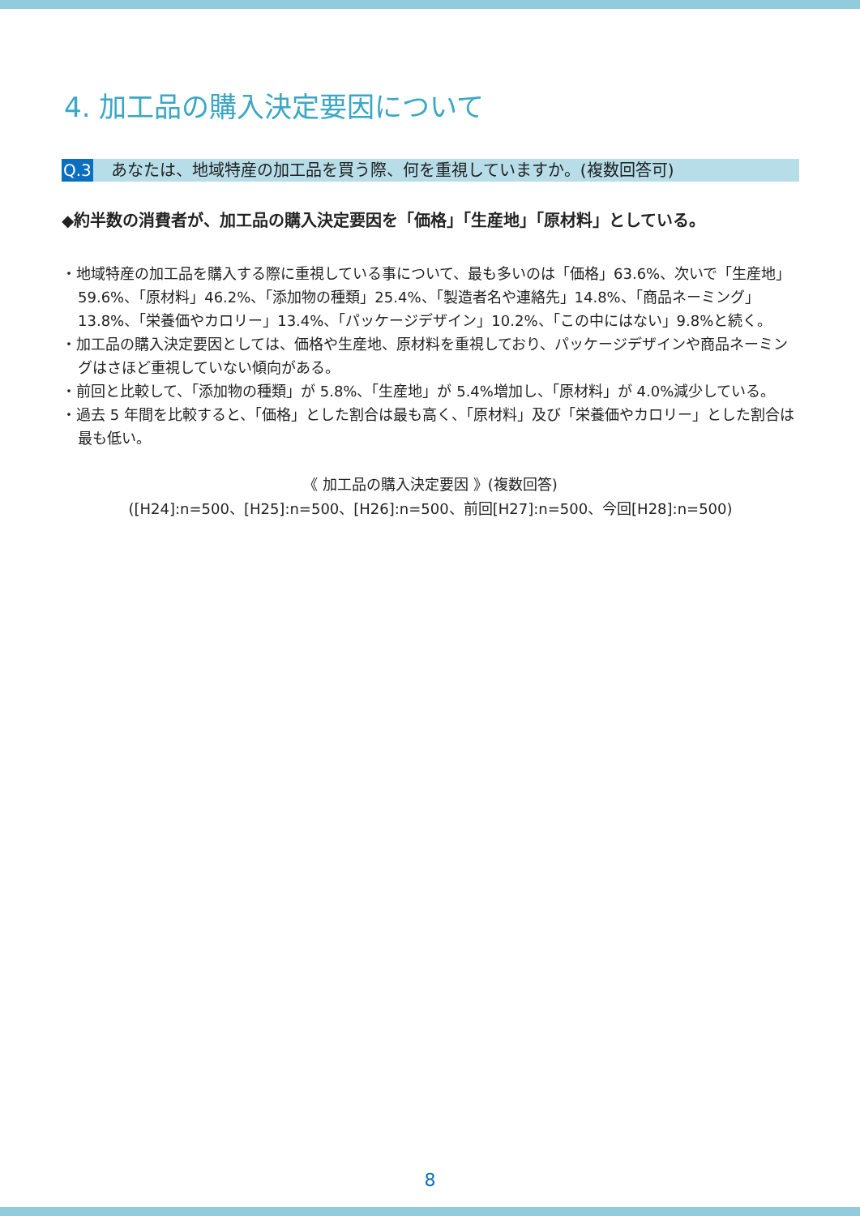4. 加工品の購入決定要因について
Q.3 あなたは、地域特産の加工品を買う際、何を重視していますか。(複数回答可)
◆約半数の消費者が、加工品の購入決定要因を「価格」「生産地」「原材料」としている。
・地域特産の加工品を購入する際に重視している事について、最も多いのは「価格」63.6%、次いで「生産地」59.6%、「原材料」46.2%、「添加物の種類」25.4%、「製造者名や連絡先」14.8%、「商品ネーミング」13.8%、「栄養価やカロリー」13.4%、「パッケージデザイン」10.2%、「この中にはない」9.8%と続く。
・加工品の購入決定要因としては、価格や生産地、原材料を重視しており、パッケージデザインや商品ネーミングはさほど重視していない傾向がある。
・前回と比較して、「添加物の種類」が 5.8%、「生産地」が 5.4%増加し、「原材料」が 4.0%減少している。
・過去 5 年間を比較すると、「価格」とした割合は最も高く、「原材料」及び「栄養価やカロリー」とした割合は最も低い。
《 加工品の購入決定要因 》(複数回答)
([H24]:n=500、[H25]:n=500、[H26]:n=500、前回[H27]:n=500、今回[H28]:n=500)
8